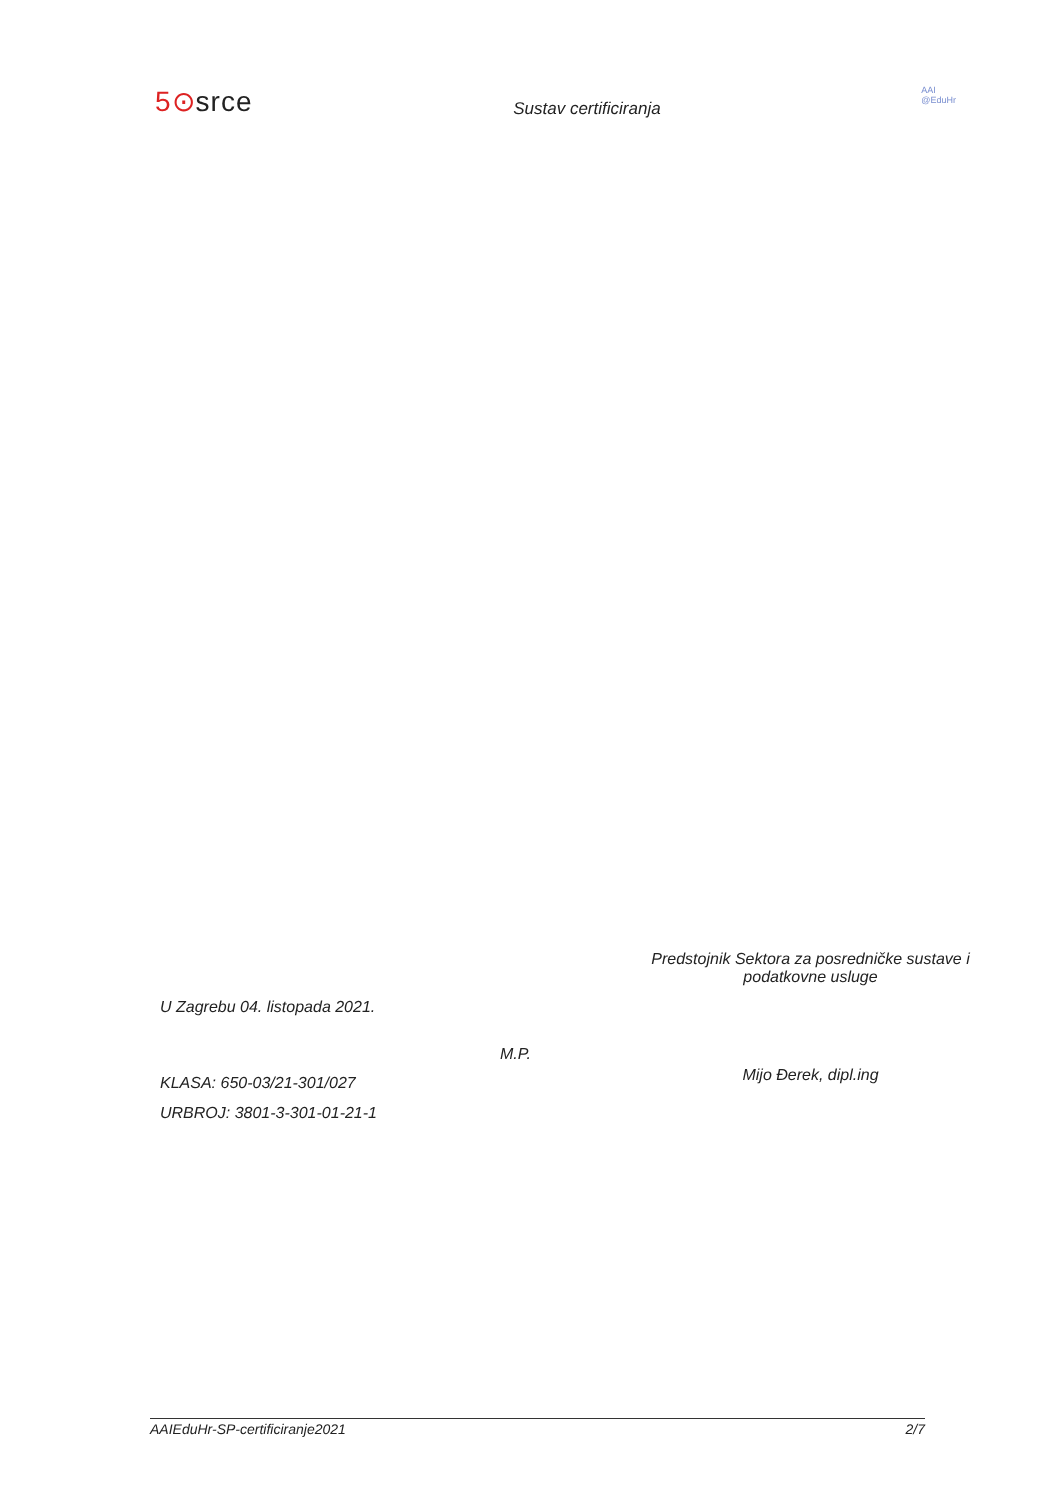5⊙srce
Sustav certificiranja
AAI
@EduHr
U Zagrebu 04. listopada 2021.
KLASA: 650-03/21-301/027
URBROJ: 3801-3-301-01-21-1
M.P.
Predstojnik Sektora za posredničke sustave i
podatkovne usluge
Mijo Đerek, dipl.ing
AAIEduHr-SP-certificiranje2021 2/7